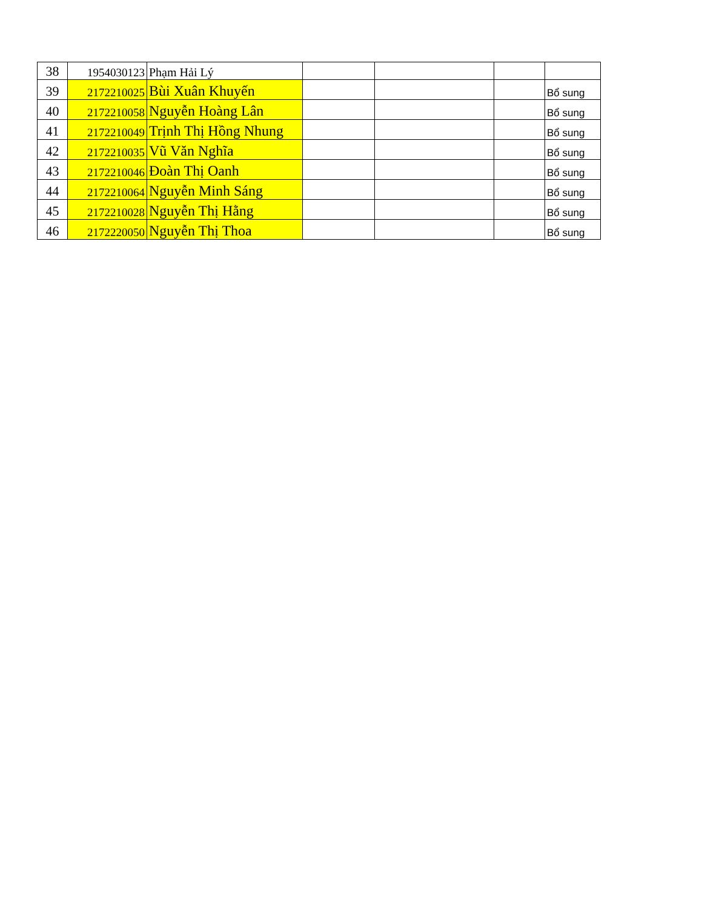| 38 | 1954030123 | Phạm Hải Lý | | | | |
| 39 | 2172210025 | Bùi Xuân Khuyến | | | | Bổ sung |
| 40 | 2172210058 | Nguyễn Hoàng Lân | | | | Bổ sung |
| 41 | 2172210049 | Trịnh Thị Hồng Nhung | | | | Bổ sung |
| 42 | 2172210035 | Vũ Văn Nghĩa | | | | Bổ sung |
| 43 | 2172210046 | Đoàn Thị Oanh | | | | Bổ sung |
| 44 | 2172210064 | Nguyễn Minh Sáng | | | | Bổ sung |
| 45 | 2172210028 | Nguyễn Thị Hằng | | | | Bổ sung |
| 46 | 2172220050 | Nguyễn Thị Thoa | | | | Bổ sung |